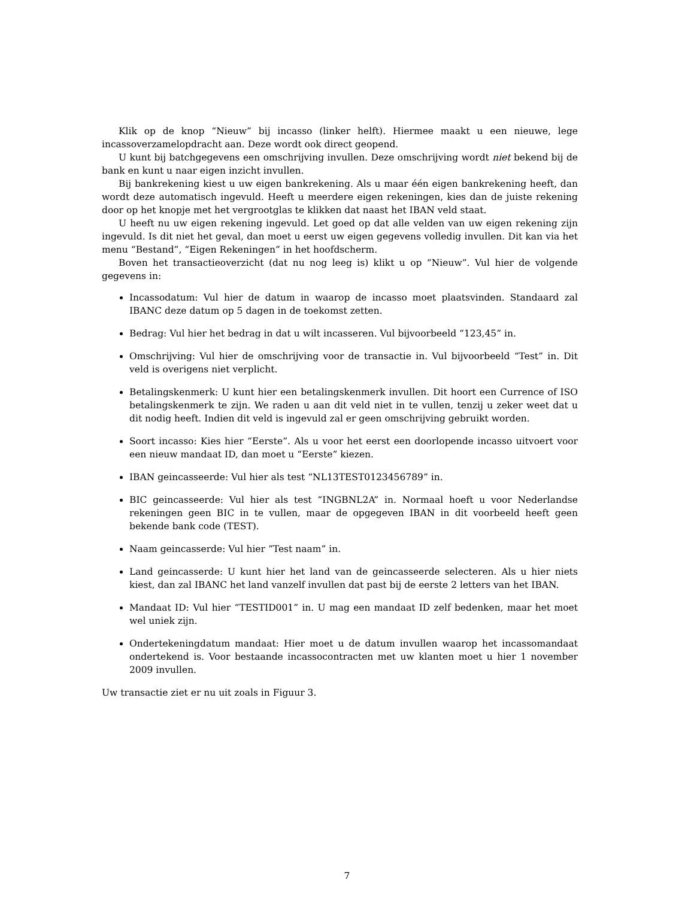Klik op de knop “Nieuw” bij incasso (linker helft). Hiermee maakt u een nieuwe, lege incassoverzamelopdracht aan. Deze wordt ook direct geopend.
U kunt bij batchgegevens een omschrijving invullen. Deze omschrijving wordt niet bekend bij de bank en kunt u naar eigen inzicht invullen.
Bij bankrekening kiest u uw eigen bankrekening. Als u maar één eigen bankrekening heeft, dan wordt deze automatisch ingevuld. Heeft u meerdere eigen rekeningen, kies dan de juiste rekening door op het knopje met het vergrootglas te klikken dat naast het IBAN veld staat.
U heeft nu uw eigen rekening ingevuld. Let goed op dat alle velden van uw eigen rekening zijn ingevuld. Is dit niet het geval, dan moet u eerst uw eigen gegevens volledig invullen. Dit kan via het menu “Bestand”, “Eigen Rekeningen” in het hoofdscherm.
Boven het transactieoverzicht (dat nu nog leeg is) klikt u op “Nieuw”. Vul hier de volgende gegevens in:
Incassodatum: Vul hier de datum in waarop de incasso moet plaatsvinden. Standaard zal IBANC deze datum op 5 dagen in de toekomst zetten.
Bedrag: Vul hier het bedrag in dat u wilt incasseren. Vul bijvoorbeeld “123,45” in.
Omschrijving: Vul hier de omschrijving voor de transactie in. Vul bijvoorbeeld “Test” in. Dit veld is overigens niet verplicht.
Betalingskenmerk: U kunt hier een betalingskenmerk invullen. Dit hoort een Currence of ISO betalingskenmerk te zijn. We raden u aan dit veld niet in te vullen, tenzij u zeker weet dat u dit nodig heeft. Indien dit veld is ingevuld zal er geen omschrijving gebruikt worden.
Soort incasso: Kies hier “Eerste”. Als u voor het eerst een doorlopende incasso uitvoert voor een nieuw mandaat ID, dan moet u “Eerste” kiezen.
IBAN geincasseerde: Vul hier als test “NL13TEST0123456789” in.
BIC geincasseerde: Vul hier als test “INGBNL2A” in. Normaal hoeft u voor Nederlandse rekeningen geen BIC in te vullen, maar de opgegeven IBAN in dit voorbeeld heeft geen bekende bank code (TEST).
Naam geincasserde: Vul hier “Test naam” in.
Land geincasserde: U kunt hier het land van de geincasseerde selecteren. Als u hier niets kiest, dan zal IBANC het land vanzelf invullen dat past bij de eerste 2 letters van het IBAN.
Mandaat ID: Vul hier “TESTID001” in. U mag een mandaat ID zelf bedenken, maar het moet wel uniek zijn.
Ondertekeningdatum mandaat: Hier moet u de datum invullen waarop het incassomandaat ondertekend is. Voor bestaande incassocontracten met uw klanten moet u hier 1 november 2009 invullen.
Uw transactie ziet er nu uit zoals in Figuur 3.
7